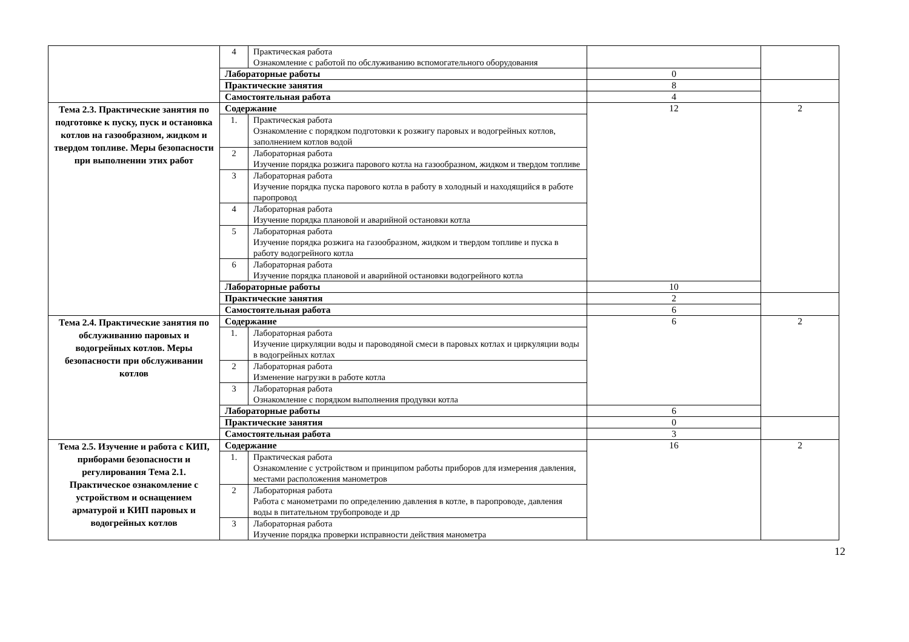| | 4 | Практическая работа Ознакомление с работой по обслуживанию вспомогательного оборудования | | |
| | Лабораторные работы | | 0 | |
| | Практические занятия | | 8 | |
| | Самостоятельная работа | | 4 | |
| Тема 2.3. Практические занятия по подготовке к пуску, пуск и остановка котлов на газообразном, жидком и твердом топливе. Меры безопасности при выполнении этих работ | Содержание | | 12 | 2 |
| | 1. | Практическая работа Ознакомление с порядком подготовки к розжигу паровых и водогрейных котлов, заполнением котлов водой | | |
| | 2 | Лабораторная работа Изучение порядка розжига парового котла на газообразном, жидком и твердом топливе | | |
| | 3 | Лабораторная работа Изучение порядка пуска парового котла в работу в холодный и находящийся в работе паропровод | | |
| | 4 | Лабораторная работа Изучение порядка плановой и аварийной остановки котла | | |
| | 5 | Лабораторная работа Изучение порядка розжига на газообразном, жидком и твердом топливе и пуска в работу водогрейного котла | | |
| | 6 | Лабораторная работа Изучение порядка плановой и аварийной остановки водогрейного котла | | |
| | Лабораторные работы | | 10 | |
| | Практические занятия | | 2 | |
| | Самостоятельная работа | | 6 | |
| Тема 2.4. Практические занятия по обслуживанию паровых и водогрейных котлов. Меры безопасности при обслуживании котлов | Содержание | | 6 | 2 |
| | 1. | Лабораторная работа Изучение циркуляции воды и пароводяной смеси в паровых котлах и циркуляции воды в водогрейных котлах | | |
| | 2 | Лабораторная работа Изменение нагрузки в работе котла | | |
| | 3 | Лабораторная работа Ознакомление с порядком выполнения продувки котла | | |
| | Лабораторные работы | | 6 | |
| | Практические занятия | | 0 | |
| | Самостоятельная работа | | 3 | |
| Тема 2.5. Изучение и работа с КИП, приборами безопасности и регулирования Тема 2.1. Практическое ознакомление с устройством и оснащением арматурой и КИП паровых и водогрейных котлов | Содержание | | 16 | 2 |
| | 1. | Практическая работа Ознакомление с устройством и принципом работы приборов для измерения давления, местами расположения манометров | | |
| | 2 | Лабораторная работа Работа с манометрами по определению давления в котле, в паропроводе, давления воды в питательном трубопроводе и др | | |
| | 3 | Лабораторная работа Изучение порядка проверки исправности действия манометра | | |
12